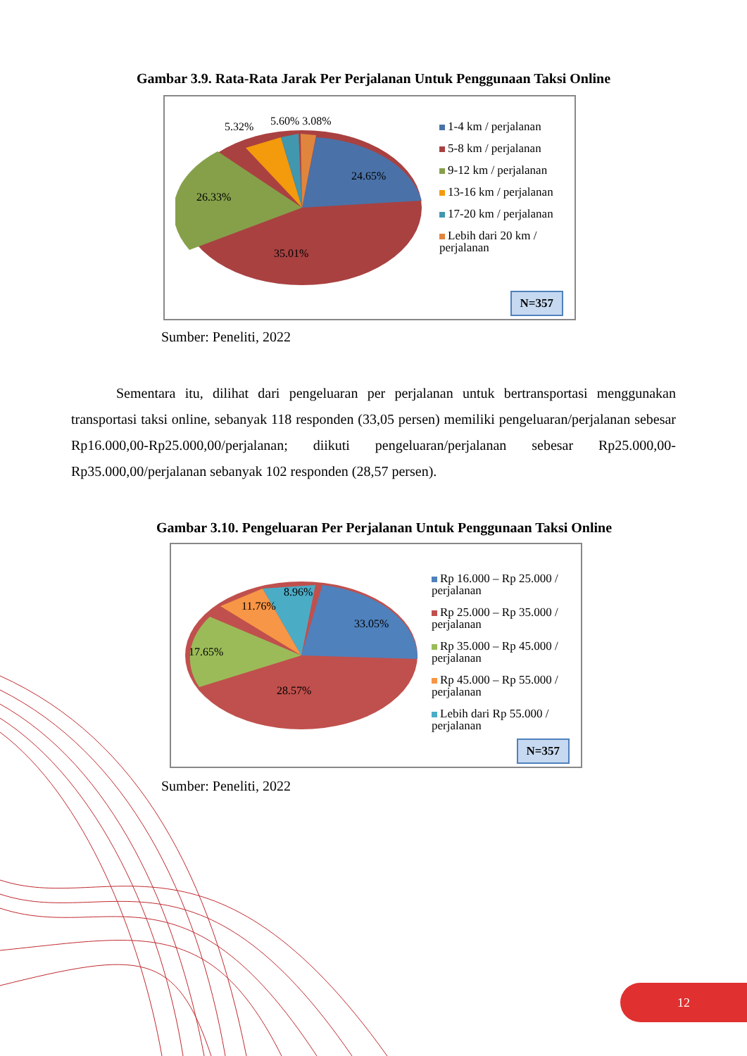Gambar 3.9. Rata-Rata Jarak Per Perjalanan Untuk Penggunaan Taksi Online
35.01%
24.65%
26.33%
5.32%
5.60% 3.08%
1-4 km / perjalanan
5-8 km / perjalanan
9-12 km / perjalanan
13-16 km / perjalanan
17-20 km / perjalanan
Lebih dari 20 km /
perjalanan
N=357
Sumber: Peneliti, 2022
Sementara itu, dilihat dari pengeluaran per perjalanan untuk bertransportasi menggunakan transportasi taksi online, sebanyak 118 responden (33,05 persen) memiliki pengeluaran/perjalanan sebesar Rp16.000,00-Rp25.000,00/perjalanan; diikuti pengeluaran/perjalanan sebesar Rp25.000,00-Rp35.000,00/perjalanan sebanyak 102 responden (28,57 persen).
Gambar 3.10. Pengeluaran Per Perjalanan Untuk Penggunaan Taksi Online
28.57%
33.05%
17.65%
11.76%
8.96%
Rp 16.000 – Rp 25.000 /
perjalanan
Rp 25.000 – Rp 35.000 /
perjalanan
Rp 35.000 – Rp 45.000 /
perjalanan
Rp 45.000 – Rp 55.000 /
perjalanan
Lebih dari Rp 55.000 /
perjalanan
N=357
Sumber: Peneliti, 2022
12